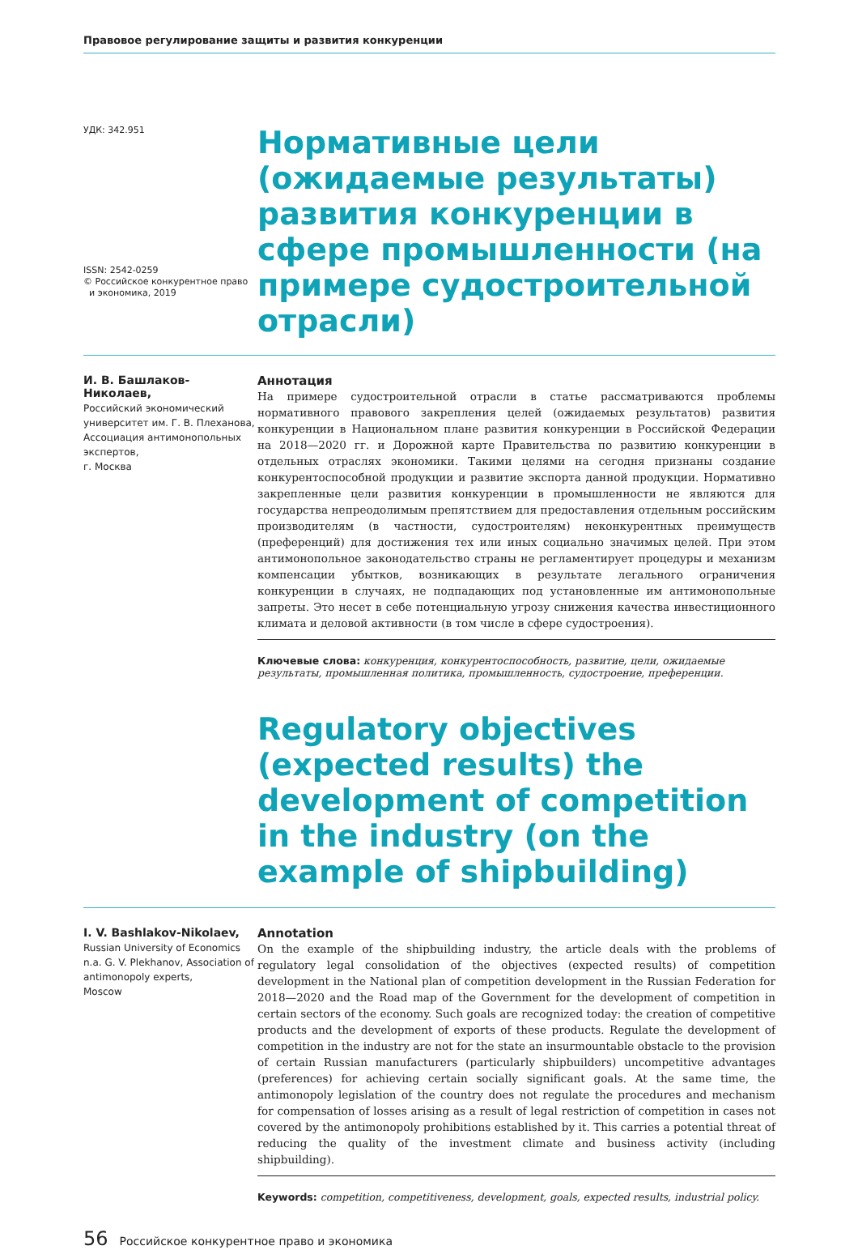Правовое регулирование защиты и развития конкуренции
УДК: 342.951
ISSN: 2542-0259
© Российское конкурентное право
и экономика, 2019
Нормативные цели (ожидаемые результаты) развития конкуренции в сфере промышленности (на примере судостроительной отрасли)
И. В. Башлаков-Николаев,
Российский экономический университет им. Г. В. Плеханова, Ассоциация антимонопольных экспертов,
г. Москва
Аннотация
На примере судостроительной отрасли в статье рассматриваются проблемы нормативного правового закрепления целей (ожидаемых результатов) развития конкуренции в Национальном плане развития конкуренции в Российской Федерации на 2018—2020 гг. и Дорожной карте Правительства по развитию конкуренции в отдельных отраслях экономики. Такими целями на сегодня признаны создание конкурентоспособной продукции и развитие экспорта данной продукции. Нормативно закрепленные цели развития конкуренции в промышленности не являются для государства непреодолимым препятствием для предоставления отдельным российским производителям (в частности, судостроителям) неконкурентных преимуществ (преференций) для достижения тех или иных социально значимых целей. При этом антимонопольное законодательство страны не регламентирует процедуры и механизм компенсации убытков, возникающих в результате легального ограничения конкуренции в случаях, не подпадающих под установленные им антимонопольные запреты. Это несет в себе потенциальную угрозу снижения качества инвестиционного климата и деловой активности (в том числе в сфере судостроения).
Ключевые слова: конкуренция, конкурентоспособность, развитие, цели, ожидаемые результаты, промышленная политика, промышленность, судостроение, преференции.
Regulatory objectives (expected results) the development of competition in the industry (on the example of shipbuilding)
I. V. Bashlakov-Nikolaev,
Russian University of Economics n.a. G. V. Plekhanov, Association of antimonopoly experts,
Moscow
Annotation
On the example of the shipbuilding industry, the article deals with the problems of regulatory legal consolidation of the objectives (expected results) of competition development in the National plan of competition development in the Russian Federation for 2018—2020 and the Road map of the Government for the development of competition in certain sectors of the economy. Such goals are recognized today: the creation of competitive products and the development of exports of these products. Regulate the development of competition in the industry are not for the state an insurmountable obstacle to the provision of certain Russian manufacturers (particularly shipbuilders) uncompetitive advantages (preferences) for achieving certain socially significant goals. At the same time, the antimonopoly legislation of the country does not regulate the procedures and mechanism for compensation of losses arising as a result of legal restriction of competition in cases not covered by the antimonopoly prohibitions established by it. This carries a potential threat of reducing the quality of the investment climate and business activity (including shipbuilding).
Keywords: competition, competitiveness, development, goals, expected results, industrial policy.
56 Российское конкурентное право и экономика